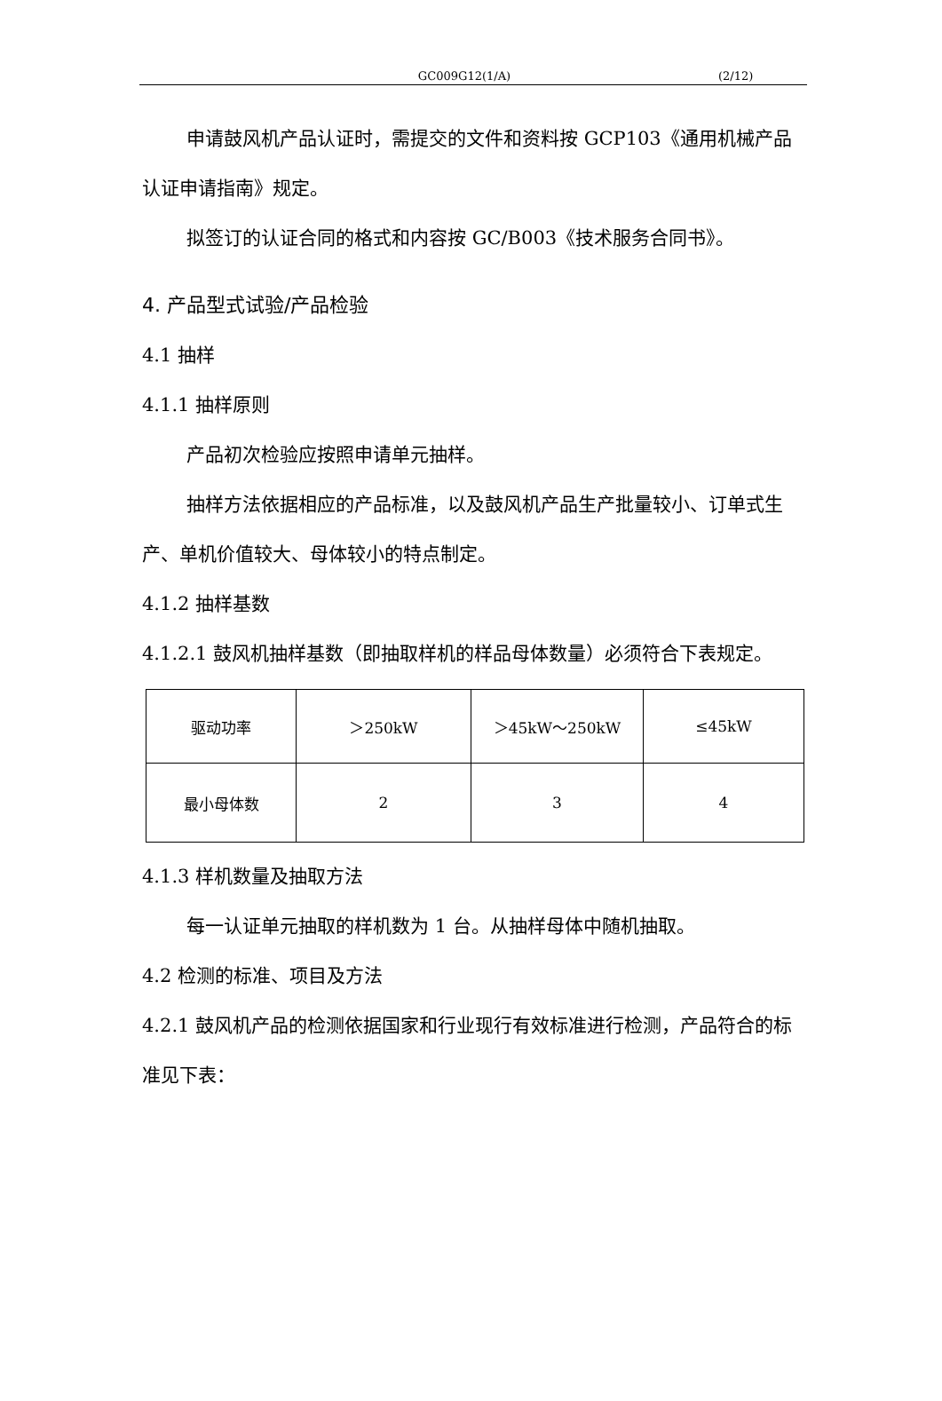GC009G12(1/A) (2/12)
申请鼓风机产品认证时，需提交的文件和资料按 GCP103《通用机械产品认证申请指南》规定。
拟签订的认证合同的格式和内容按 GC/B003《技术服务合同书》。
4. 产品型式试验/产品检验
4.1 抽样
4.1.1 抽样原则
产品初次检验应按照申请单元抽样。
抽样方法依据相应的产品标准，以及鼓风机产品生产批量较小、订单式生产、单机价值较大、母体较小的特点制定。
4.1.2 抽样基数
4.1.2.1 鼓风机抽样基数（即抽取样机的样品母体数量）必须符合下表规定。
| 驱动功率 | ＞250kW | ＞45kW～250kW | ≤45kW |
| 最小母体数 | 2 | 3 | 4 |
4.1.3 样机数量及抽取方法
每一认证单元抽取的样机数为 1 台。从抽样母体中随机抽取。
4.2 检测的标准、项目及方法
4.2.1 鼓风机产品的检测依据国家和行业现行有效标准进行检测，产品符合的标准见下表：